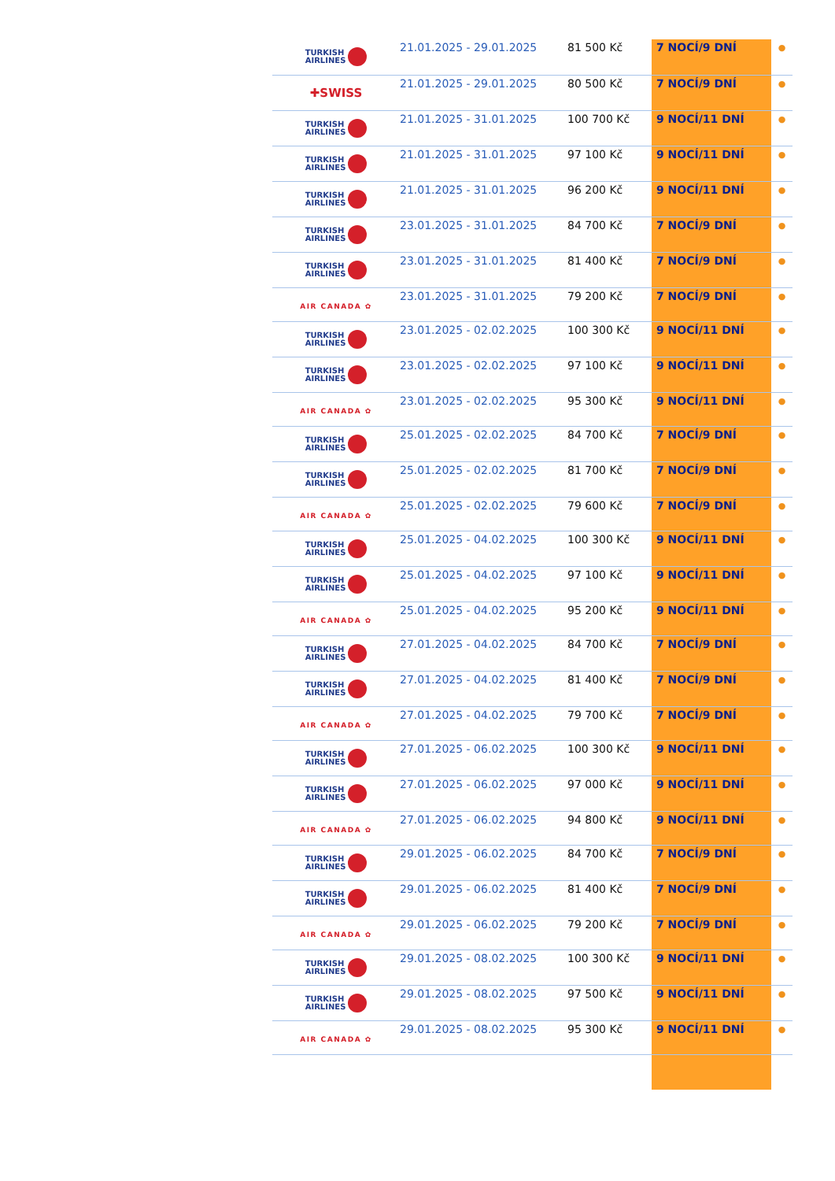| TURKISH AIRLINES | 21.01.2025 - 29.01.2025 | 81 500 Kč | 7 NOCÍ/9 DNÍ | ● |
| ✚SWISS | 21.01.2025 - 29.01.2025 | 80 500 Kč | 7 NOCÍ/9 DNÍ | ● |
| TURKISH AIRLINES | 21.01.2025 - 31.01.2025 | 100 700 Kč | 9 NOCÍ/11 DNÍ | ● |
| TURKISH AIRLINES | 21.01.2025 - 31.01.2025 | 97 100 Kč | 9 NOCÍ/11 DNÍ | ● |
| TURKISH AIRLINES | 21.01.2025 - 31.01.2025 | 96 200 Kč | 9 NOCÍ/11 DNÍ | ● |
| TURKISH AIRLINES | 23.01.2025 - 31.01.2025 | 84 700 Kč | 7 NOCÍ/9 DNÍ | ● |
| TURKISH AIRLINES | 23.01.2025 - 31.01.2025 | 81 400 Kč | 7 NOCÍ/9 DNÍ | ● |
| AIR CANADA ✿ | 23.01.2025 - 31.01.2025 | 79 200 Kč | 7 NOCÍ/9 DNÍ | ● |
| TURKISH AIRLINES | 23.01.2025 - 02.02.2025 | 100 300 Kč | 9 NOCÍ/11 DNÍ | ● |
| TURKISH AIRLINES | 23.01.2025 - 02.02.2025 | 97 100 Kč | 9 NOCÍ/11 DNÍ | ● |
| AIR CANADA ✿ | 23.01.2025 - 02.02.2025 | 95 300 Kč | 9 NOCÍ/11 DNÍ | ● |
| TURKISH AIRLINES | 25.01.2025 - 02.02.2025 | 84 700 Kč | 7 NOCÍ/9 DNÍ | ● |
| TURKISH AIRLINES | 25.01.2025 - 02.02.2025 | 81 700 Kč | 7 NOCÍ/9 DNÍ | ● |
| AIR CANADA ✿ | 25.01.2025 - 02.02.2025 | 79 600 Kč | 7 NOCÍ/9 DNÍ | ● |
| TURKISH AIRLINES | 25.01.2025 - 04.02.2025 | 100 300 Kč | 9 NOCÍ/11 DNÍ | ● |
| TURKISH AIRLINES | 25.01.2025 - 04.02.2025 | 97 100 Kč | 9 NOCÍ/11 DNÍ | ● |
| AIR CANADA ✿ | 25.01.2025 - 04.02.2025 | 95 200 Kč | 9 NOCÍ/11 DNÍ | ● |
| TURKISH AIRLINES | 27.01.2025 - 04.02.2025 | 84 700 Kč | 7 NOCÍ/9 DNÍ | ● |
| TURKISH AIRLINES | 27.01.2025 - 04.02.2025 | 81 400 Kč | 7 NOCÍ/9 DNÍ | ● |
| AIR CANADA ✿ | 27.01.2025 - 04.02.2025 | 79 700 Kč | 7 NOCÍ/9 DNÍ | ● |
| TURKISH AIRLINES | 27.01.2025 - 06.02.2025 | 100 300 Kč | 9 NOCÍ/11 DNÍ | ● |
| TURKISH AIRLINES | 27.01.2025 - 06.02.2025 | 97 000 Kč | 9 NOCÍ/11 DNÍ | ● |
| AIR CANADA ✿ | 27.01.2025 - 06.02.2025 | 94 800 Kč | 9 NOCÍ/11 DNÍ | ● |
| TURKISH AIRLINES | 29.01.2025 - 06.02.2025 | 84 700 Kč | 7 NOCÍ/9 DNÍ | ● |
| TURKISH AIRLINES | 29.01.2025 - 06.02.2025 | 81 400 Kč | 7 NOCÍ/9 DNÍ | ● |
| AIR CANADA ✿ | 29.01.2025 - 06.02.2025 | 79 200 Kč | 7 NOCÍ/9 DNÍ | ● |
| TURKISH AIRLINES | 29.01.2025 - 08.02.2025 | 100 300 Kč | 9 NOCÍ/11 DNÍ | ● |
| TURKISH AIRLINES | 29.01.2025 - 08.02.2025 | 97 500 Kč | 9 NOCÍ/11 DNÍ | ● |
| AIR CANADA ✿ | 29.01.2025 - 08.02.2025 | 95 300 Kč | 9 NOCÍ/11 DNÍ | ● |